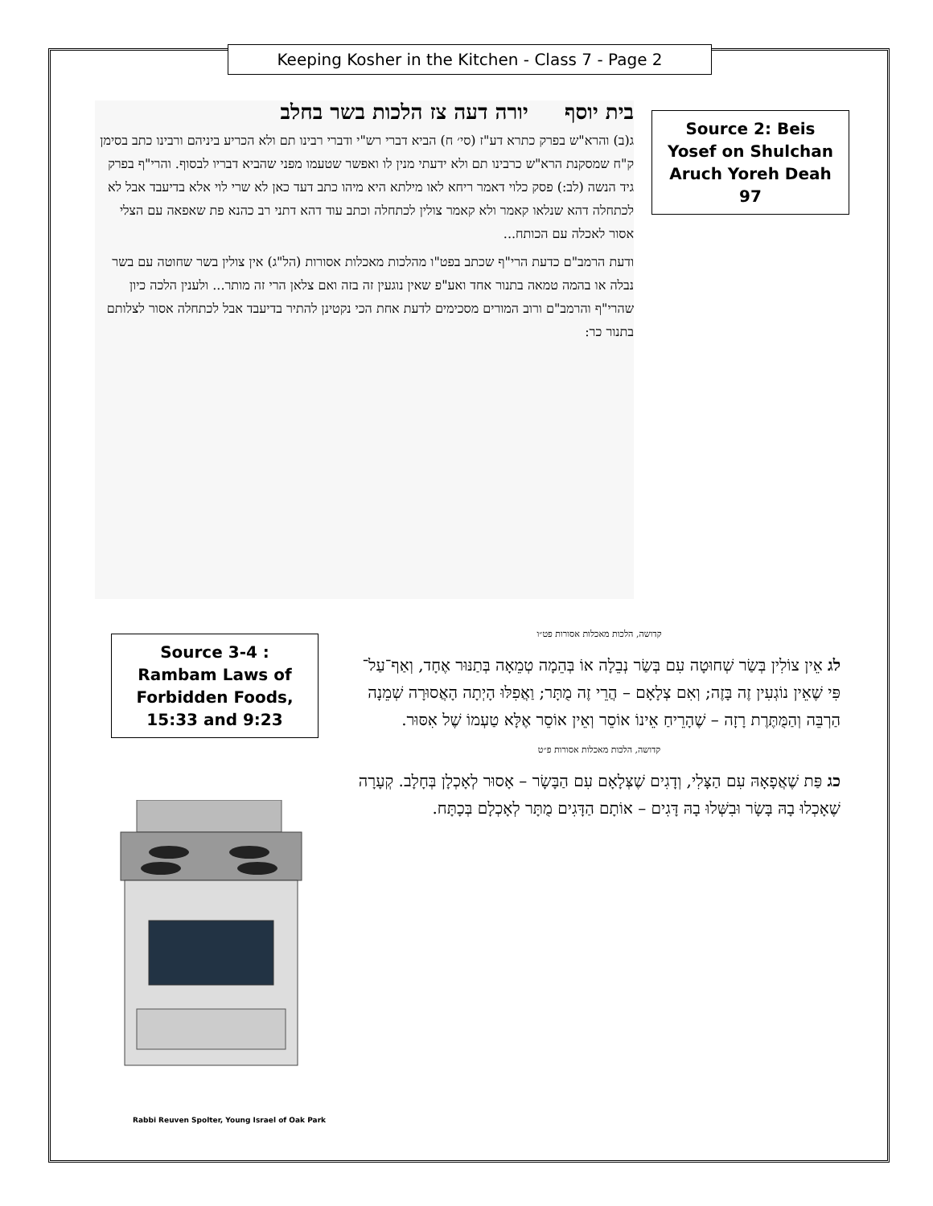Keeping Kosher in the Kitchen - Class 7 - Page 2
Source 2: Beis Yosef on Shulchan Aruch Yoreh Deah 97
בית יוסף יורה דעה צז הלכות בשר בחלב
ג(ב) והרא"ש בפרק כתרא דע"ז (סי׳ ח) הביא דברי רש"י ודברי רבינו תם ולא הכריע ביניהם ורבינו כתב בסימן ק"ח שמסקנת הרא"ש כרבינו תם ולא ידעתי מנין לו ואפשר שטעמו מפני שהביא דבריו לבסוף. והרי"ף בפרק גיד הנשה (לב:) פסק כלוי דאמר ריחא לאו מילתא היא מיהו כתב דעד כאן לא שרי לוי אלא בדיעבד אבל לא לכתחלה דהא שנלאו קאמר ולא קאמר צולין לכתחלה וכתב עוד דהא דתני רב כהנא פת שאפאה עם הצלי אסור לאכלה עם הכותח...
ודעת הרמב"ם כדעת הרי"ף שכתב בפט"ו מהלכות מאכלות אסורות (הל"ג) אין צולין בשר שחוטה עם בשר נבלה או בהמה טמאה בתנור אחד ואע"פ שאין נוגעין זה בזה ואם צלאן הרי זה מותר... ולענין הלכה כיון שהרי"ף והרמב"ם ורוב המורים מסכימים לדעת אחת הכי נקטינן להתיר בדיעבד אבל לכתחלה אסור לצלותם בתנור כר:
Source 3-4 : Rambam Laws of Forbidden Foods, 15:33 and 9:23
קדושה, הלכות מאכלות אסורות פט״ו
לג אֵין צוֹלִין בְּשַׂר שְׁחוּטָה עִם בְּשַׂר נְבֵלָה אוֹ בְּהֵמָה טְמֵאָה בְּתַנּוּר אֶחָד, וְאַף־עַל־פִּי שֶׁאֵין נוֹגְעִין זֶה בָּזֶה; וְאִם צְלָאָם – הֲרֵי זֶה מֻתָּר; וַאֲפִלּוּ הָיְתָה הָאֲסוּרָה שְׁמֵנָה הַרְבֵּה וְהַמֻּתֶּרֶת רָזָה – שֶׁהָרֵיחַ אֵינוֹ אוֹסֵר וְאֵין אוֹסֵר אֶלָּא טַעְמוֹ שֶׁל אִסּוּר.
קדושה, הלכות מאכלות אסורות פ״ט
כג פַּת שֶׁאֲפָאָהּ עִם הַצָּלִי, וְדָגִים שֶׁצְּלָאָם עִם הַבָּשָׂר – אָסוּר לְאָכְלָן בְּחָלָב. קְעָרָה שֶׁאָכְלוּ בָהּ בָּשָׂר וּבִשְּׁלוּ בָהּ דָּגִים – אוֹתָם הַדָּגִים מֻתָּר לְאָכְלָם בְּכָתָּח.
Rabbi Reuven Spolter, Young Israel of Oak Park